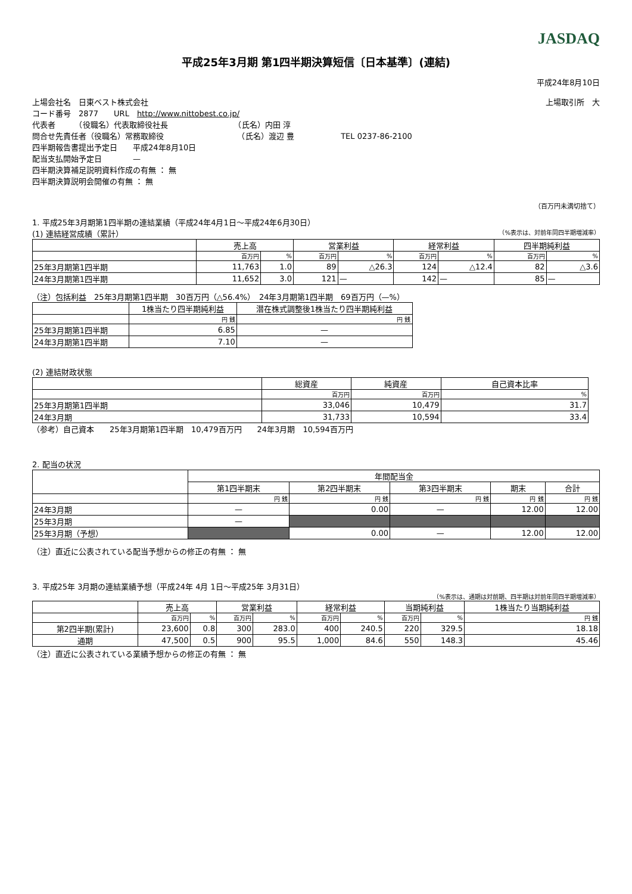JASDAQ
平成25年3月期 第1四半期決算短信〔日本基準〕(連結)
平成24年8月10日
上場会社名　日東ベスト株式会社 上場取引所　大
コード番号　2877　　URL　http://www.nittobest.co.jp/
代表者　　　（役職名）代表取締役社長　　　　　　　　　（氏名）内田 淳
問合せ先責任者（役職名）常務取締役　　　　　　　　　　（氏名）渡辺 豊　　　　　　TEL 0237-86-2100
四半期報告書提出予定日　　平成24年8月10日
配当支払開始予定日　　　　—
四半期決算補足説明資料作成の有無 ： 無
四半期決算説明会開催の有無 ： 無
（百万円未満切捨て）
1. 平成25年3月期第1四半期の連結業績（平成24年4月1日～平成24年6月30日）
(1) 連結経営成績（累計） （%表示は、対前年同四半期増減率）
| | 売上高 | | 営業利益 | | 経常利益 | | 四半期純利益 | |
| --- | --- | --- | --- | --- | --- | --- | --- | --- |
| | 百万円 | % | 百万円 | % | 百万円 | % | 百万円 | % |
| 25年3月期第1四半期 | 11,763 | 1.0 | 89 | △26.3 | 124 | △12.4 | 82 | △3.6 |
| 24年3月期第1四半期 | 11,652 | 3.0 | 121 | — | 142 | — | 85 | — |
（注）包括利益　25年3月期第1四半期　30百万円（△56.4%）　24年3月期第1四半期　69百万円（—%）
| | 1株当たり四半期純利益 | 潜在株式調整後1株当たり四半期純利益 |
| --- | --- | --- |
| | 円 銭 | 円 銭 |
| 25年3月期第1四半期 | 6.85 | — |
| 24年3月期第1四半期 | 7.10 | — |
(2) 連結財政状態
| | 総資産 | 純資産 | 自己資本比率 |
| --- | --- | --- | --- |
| | 百万円 | 百万円 | % |
| 25年3月期第1四半期 | 33,046 | 10,479 | 31.7 |
| 24年3月期 | 31,733 | 10,594 | 33.4 |
（参考）自己資本　　25年3月期第1四半期　10,479百万円　　24年3月期　10,594百万円
2. 配当の状況
| | 年間配当金 | | | | |
| --- | --- | --- | --- | --- | --- |
| | 第1四半期末 | 第2四半期末 | 第3四半期末 | 期末 | 合計 |
| | 円 銭 | 円 銭 | 円 銭 | 円 銭 | 円 銭 |
| 24年3月期 | — | 0.00 | — | 12.00 | 12.00 |
| 25年3月期 | — | | | | |
| 25年3月期（予想） | | 0.00 | — | 12.00 | 12.00 |
（注）直近に公表されている配当予想からの修正の有無 ： 無
3. 平成25年 3月期の連結業績予想（平成24年 4月 1日～平成25年 3月31日）
（%表示は、通期は対前期、四半期は対前年同四半期増減率）
| | 売上高 | | 営業利益 | | 経常利益 | | 当期純利益 | | 1株当たり当期純利益 |
| --- | --- | --- | --- | --- | --- | --- | --- | --- | --- |
| | 百万円 | % | 百万円 | % | 百万円 | % | 百万円 | % | 円 銭 |
| 第2四半期(累計) | 23,600 | 0.8 | 300 | 283.0 | 400 | 240.5 | 220 | 329.5 | 18.18 |
| 通期 | 47,500 | 0.5 | 900 | 95.5 | 1,000 | 84.6 | 550 | 148.3 | 45.46 |
（注）直近に公表されている業績予想からの修正の有無 ： 無